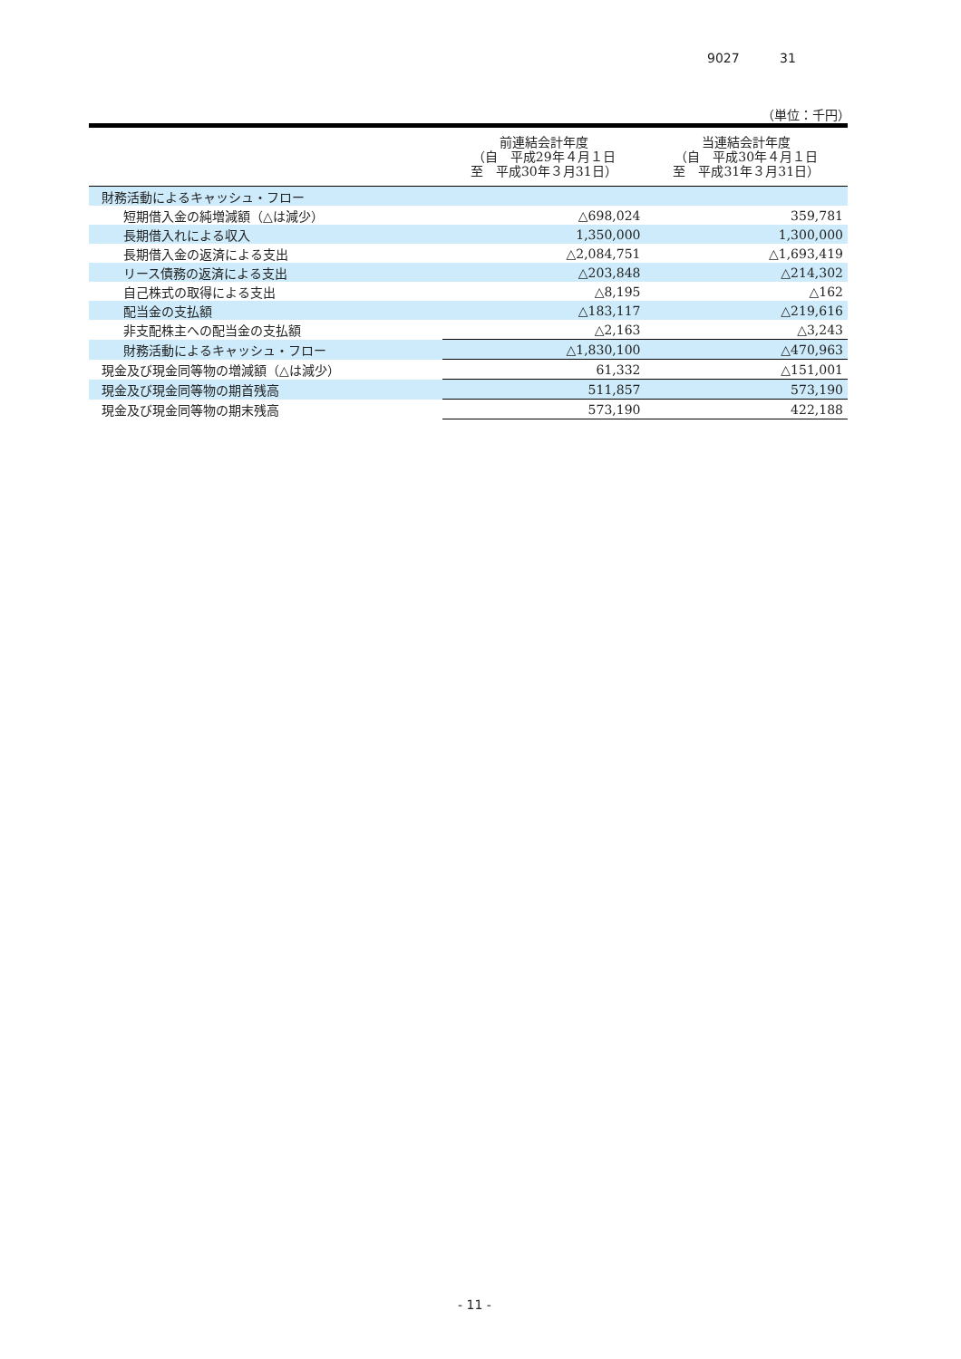9027 31
（単位：千円）
| | 前連結会計年度 （自 平成29年４月１日 至 平成30年３月31日） | 当連結会計年度 （自 平成30年４月１日 至 平成31年３月31日） |
| --- | --- | --- |
| 財務活動によるキャッシュ・フロー | | |
| 短期借入金の純増減額（△は減少） | △698,024 | 359,781 |
| 長期借入れによる収入 | 1,350,000 | 1,300,000 |
| 長期借入金の返済による支出 | △2,084,751 | △1,693,419 |
| リース債務の返済による支出 | △203,848 | △214,302 |
| 自己株式の取得による支出 | △8,195 | △162 |
| 配当金の支払額 | △183,117 | △219,616 |
| 非支配株主への配当金の支払額 | △2,163 | △3,243 |
| 財務活動によるキャッシュ・フロー | △1,830,100 | △470,963 |
| 現金及び現金同等物の増減額（△は減少） | 61,332 | △151,001 |
| 現金及び現金同等物の期首残高 | 511,857 | 573,190 |
| 現金及び現金同等物の期末残高 | 573,190 | 422,188 |
- 11 -